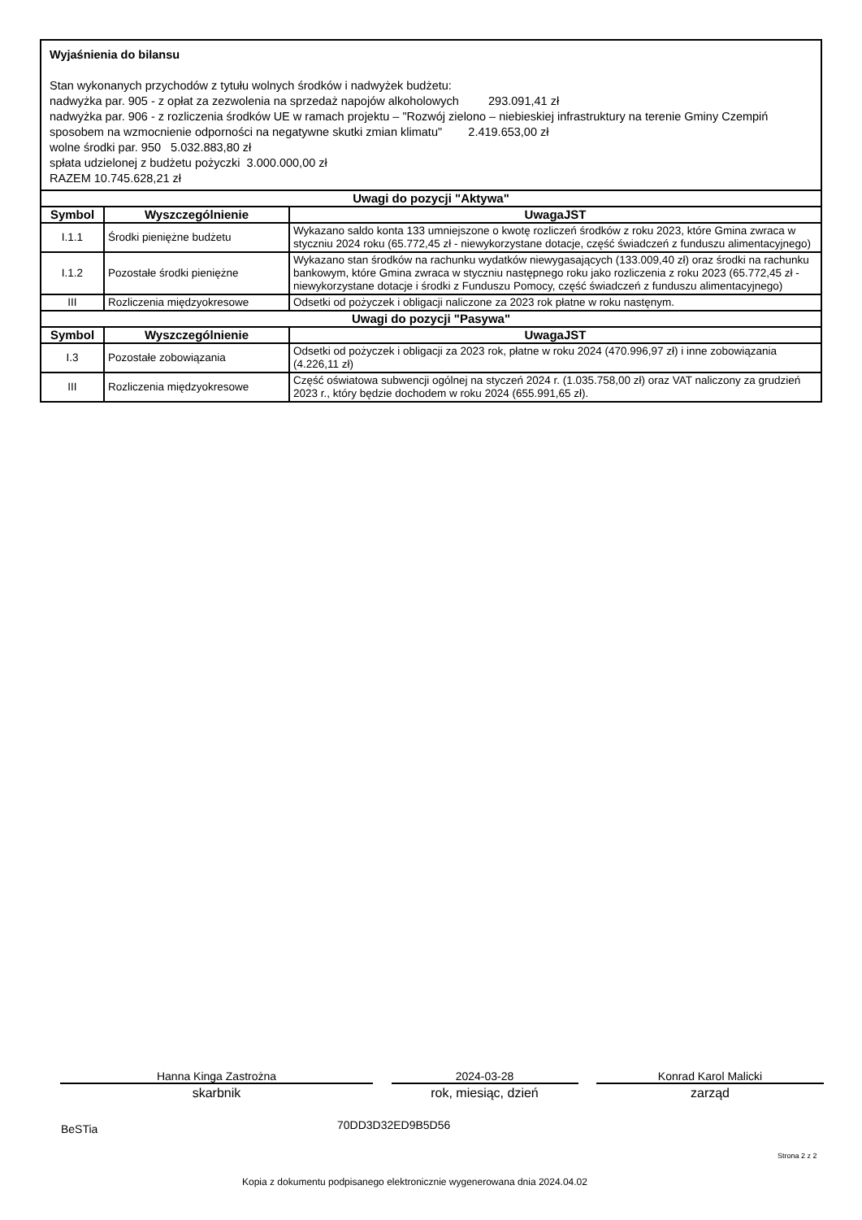Wyjaśnienia do bilansu
Stan wykonanych przychodów z tytułu wolnych środków i nadwyżek budżetu:
nadwyżka par. 905 - z opłat za zezwolenia na sprzedaż napojów alkoholowych 293.091,41 zł
nadwyżka par. 906 - z rozliczenia środków UE w ramach projektu – "Rozwój zielono – niebieskiej infrastruktury na terenie Gminy Czempiń sposobem na wzmocnienie odporności na negatywne skutki zmian klimatu" 2.419.653,00 zł
wolne środki par. 950 5.032.883,80 zł
spłata udzielonej z budżetu pożyczki 3.000.000,00 zł
RAZEM 10.745.628,21 zł
| Uwagi do pozycji "Aktywa" | | |
| Symbol | Wyszczególnienie | UwagaJST |
| I.1.1 | Środki pieniężne budżetu | Wykazano saldo konta 133 umniejszone o kwotę rozliczeń środków z roku 2023, które Gmina zwraca w styczniu 2024 roku (65.772,45 zł - niewykorzystane dotacje, część świadczeń z funduszu alimentacyjnego) |
| I.1.2 | Pozostałe środki pieniężne | Wykazano stan środków na rachunku wydatków niewygasających (133.009,40 zł) oraz środki na rachunku bankowym, które Gmina zwraca w styczniu następnego roku jako rozliczenia z roku 2023 (65.772,45 zł - niewykorzystane dotacje i środki z Funduszu Pomocy, część świadczeń z funduszu alimentacyjnego) |
| III | Rozliczenia międzyokresowe | Odsetki od pożyczek i obligacji naliczone za 2023 rok płatne w roku nastęnym. |
| Uwagi do pozycji "Pasywa" | | |
| Symbol | Wyszczególnienie | UwagaJST |
| I.3 | Pozostałe zobowiązania | Odsetki od pożyczek i obligacji za 2023 rok, płatne w roku 2024 (470.996,97 zł) i inne zobowiązania (4.226,11 zł) |
| III | Rozliczenia międzyokresowe | Część oświatowa subwencji ogólnej na styczeń 2024 r. (1.035.758,00 zł) oraz VAT naliczony za grudzień 2023 r., który będzie dochodem w roku 2024 (655.991,65 zł). |
Hanna Kinga Zastrożna
skarbnik
2024-03-28
rok, miesiąc, dzień
Konrad Karol Malicki
zarząd
BeSTia 70DD3D32ED9B5D56
Strona 2 z 2
Kopia z dokumentu podpisanego elektronicznie wygenerowana dnia 2024.04.02